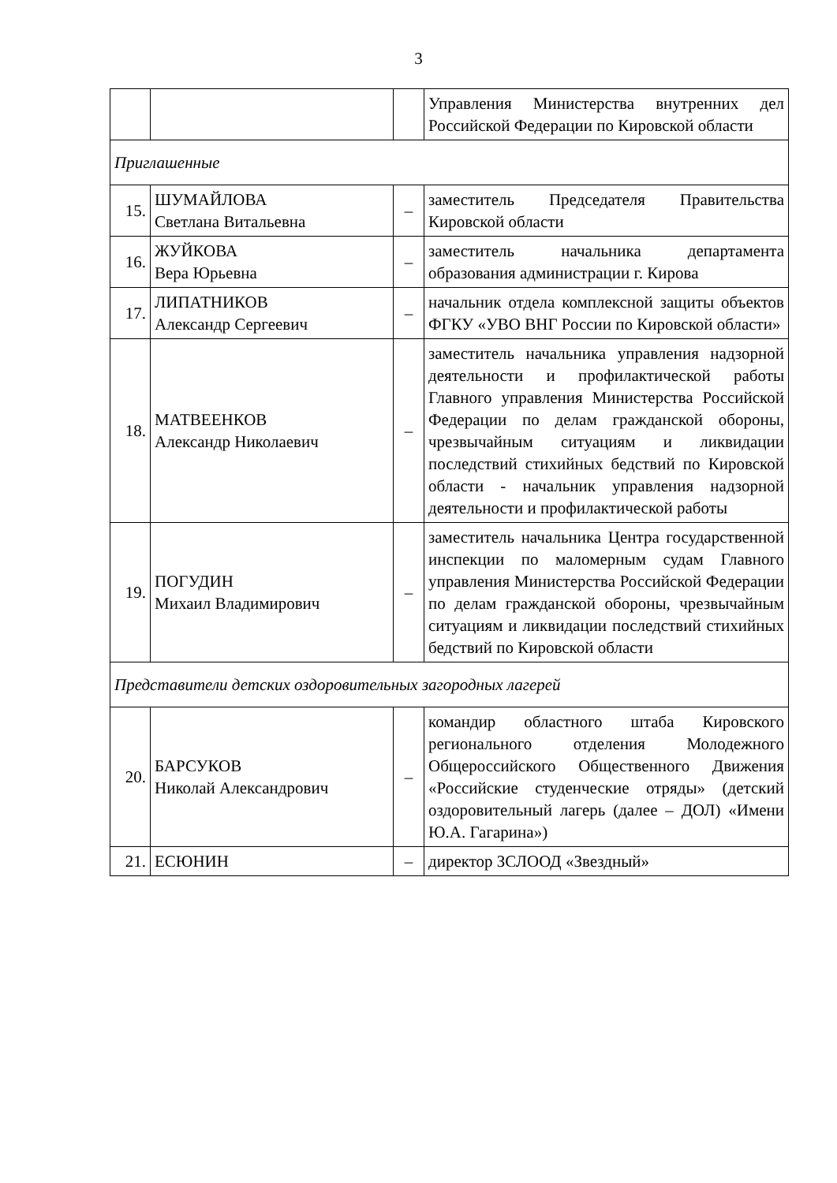3
| | | | Управления Министерства внутренних дел Российской Федерации по Кировской области |
| Приглашенные | | | |
| 15. | ШУМАЙЛОВА Светлана Витальевна | – | заместитель Председателя Правительства Кировской области |
| 16. | ЖУЙКОВА Вера Юрьевна | – | заместитель начальника департамента образования администрации г. Кирова |
| 17. | ЛИПАТНИКОВ Александр Сергеевич | – | начальник отдела комплексной защиты объектов ФГКУ «УВО ВНГ России по Кировской области» |
| 18. | МАТВЕЕНКОВ Александр Николаевич | – | заместитель начальника управления надзорной деятельности и профилактической работы Главного управления Министерства Российской Федерации по делам гражданской обороны, чрезвычайным ситуациям и ликвидации последствий стихийных бедствий по Кировской области - начальник управления надзорной деятельности и профилактической работы |
| 19. | ПОГУДИН Михаил Владимирович | – | заместитель начальника Центра государственной инспекции по маломерным судам Главного управления Министерства Российской Федерации по делам гражданской обороны, чрезвычайным ситуациям и ликвидации последствий стихийных бедствий по Кировской области |
| Представители детских оздоровительных загородных лагерей | | | |
| 20. | БАРСУКОВ Николай Александрович | – | командир областного штаба Кировского регионального отделения Молодежного Общероссийского Общественного Движения «Российские студенческие отряды» (детский оздоровительный лагерь (далее – ДОЛ) «Имени Ю.А. Гагарина») |
| 21. | ЕСЮНИН | – | директор ЗСЛООД «Звездный» |